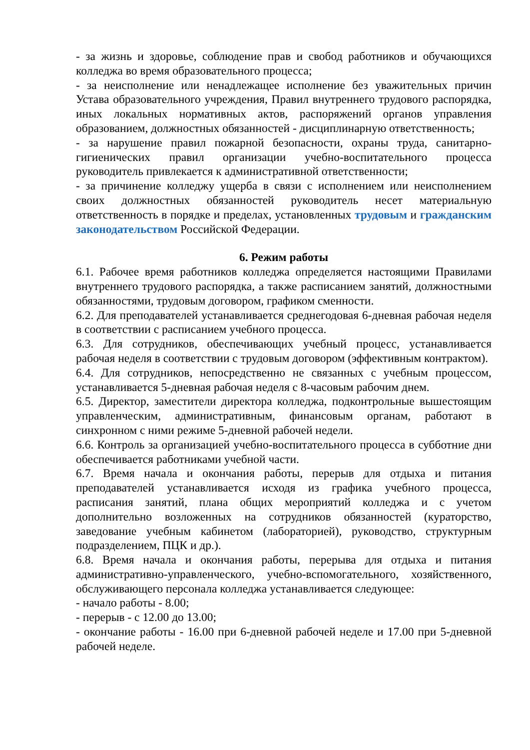- за жизнь и здоровье, соблюдение прав и свобод работников и обучающихся колледжа во время образовательного процесса;
- за неисполнение или ненадлежащее исполнение без уважительных причин Устава образовательного учреждения, Правил внутреннего трудового распорядка, иных локальных нормативных актов, распоряжений органов управления образованием, должностных обязанностей - дисциплинарную ответственность;
- за нарушение правил пожарной безопасности, охраны труда, санитарно-гигиенических правил организации учебно-воспитательного процесса руководитель привлекается к административной ответственности;
- за причинение колледжу ущерба в связи с исполнением или неисполнением своих должностных обязанностей руководитель несет материальную ответственность в порядке и пределах, установленных трудовым и гражданским законодательством Российской Федерации.
6. Режим работы
6.1. Рабочее время работников колледжа определяется настоящими Правилами внутреннего трудового распорядка, а также расписанием занятий, должностными обязанностями, трудовым договором, графиком сменности.
6.2. Для преподавателей устанавливается среднегодовая 6-дневная рабочая неделя в соответствии с расписанием учебного процесса.
6.3. Для сотрудников, обеспечивающих учебный процесс, устанавливается рабочая неделя в соответствии с трудовым договором (эффективным контрактом).
6.4. Для сотрудников, непосредственно не связанных с учебным процессом, устанавливается 5-дневная рабочая неделя с 8-часовым рабочим днем.
6.5. Директор, заместители директора колледжа, подконтрольные вышестоящим управленческим, административным, финансовым органам, работают в синхронном с ними режиме 5-дневной рабочей недели.
6.6. Контроль за организацией учебно-воспитательного процесса в субботние дни обеспечивается работниками учебной части.
6.7. Время начала и окончания работы, перерыв для отдыха и питания преподавателей устанавливается исходя из графика учебного процесса, расписания занятий, плана общих мероприятий колледжа и с учетом дополнительно возложенных на сотрудников обязанностей (кураторство, заведование учебным кабинетом (лабораторией), руководство, структурным подразделением, ПЦК и др.).
6.8. Время начала и окончания работы, перерыва для отдыха и питания административно-управленческого, учебно-вспомогательного, хозяйственного, обслуживающего персонала колледжа устанавливается следующее:
- начало работы - 8.00;
- перерыв - с 12.00 до 13.00;
- окончание работы - 16.00 при 6-дневной рабочей неделе и 17.00 при 5-дневной рабочей неделе.